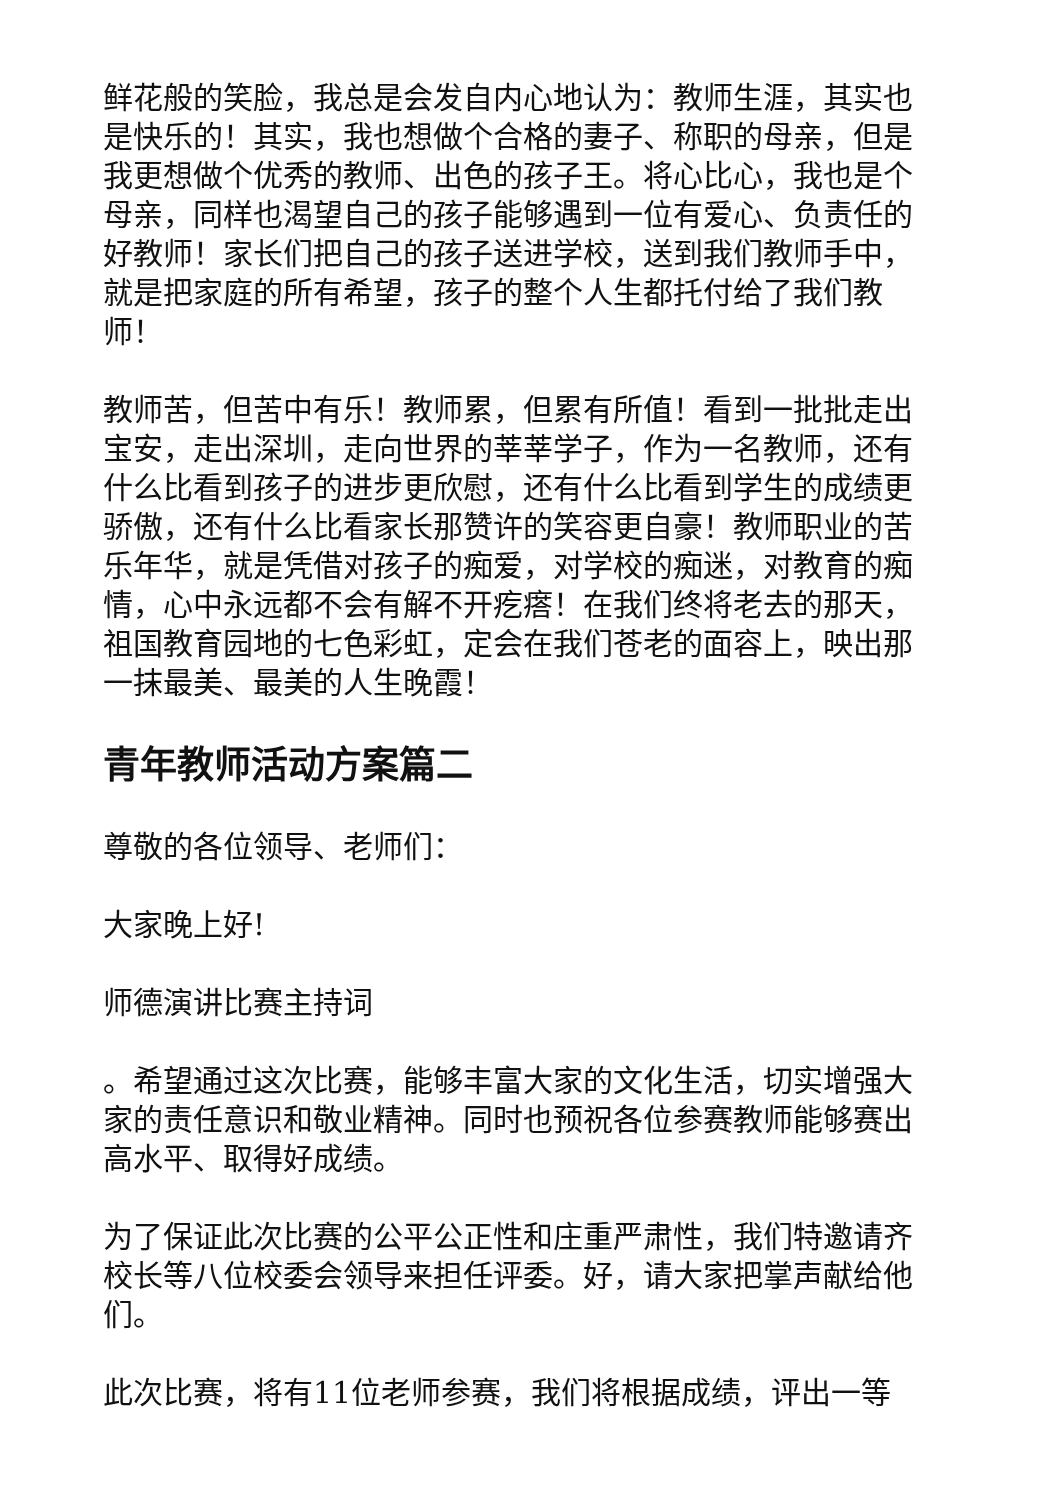鲜花般的笑脸，我总是会发自内心地认为：教师生涯，其实也是快乐的！其实，我也想做个合格的妻子、称职的母亲，但是我更想做个优秀的教师、出色的孩子王。将心比心，我也是个母亲，同样也渴望自己的孩子能够遇到一位有爱心、负责任的好教师！家长们把自己的孩子送进学校，送到我们教师手中，就是把家庭的所有希望，孩子的整个人生都托付给了我们教师！
教师苦，但苦中有乐！教师累，但累有所值！看到一批批走出宝安，走出深圳，走向世界的莘莘学子，作为一名教师，还有什么比看到孩子的进步更欣慰，还有什么比看到学生的成绩更骄傲，还有什么比看家长那赞许的笑容更自豪！教师职业的苦乐年华，就是凭借对孩子的痴爱，对学校的痴迷，对教育的痴情，心中永远都不会有解不开疙瘩！在我们终将老去的那天，祖国教育园地的七色彩虹，定会在我们苍老的面容上，映出那一抹最美、最美的人生晚霞！
青年教师活动方案篇二
尊敬的各位领导、老师们：
大家晚上好!
师德演讲比赛主持词
。希望通过这次比赛，能够丰富大家的文化生活，切实增强大家的责任意识和敬业精神。同时也预祝各位参赛教师能够赛出高水平、取得好成绩。
为了保证此次比赛的公平公正性和庄重严肃性，我们特邀请齐校长等八位校委会领导来担任评委。好，请大家把掌声献给他们。
此次比赛，将有11位老师参赛，我们将根据成绩，评出一等